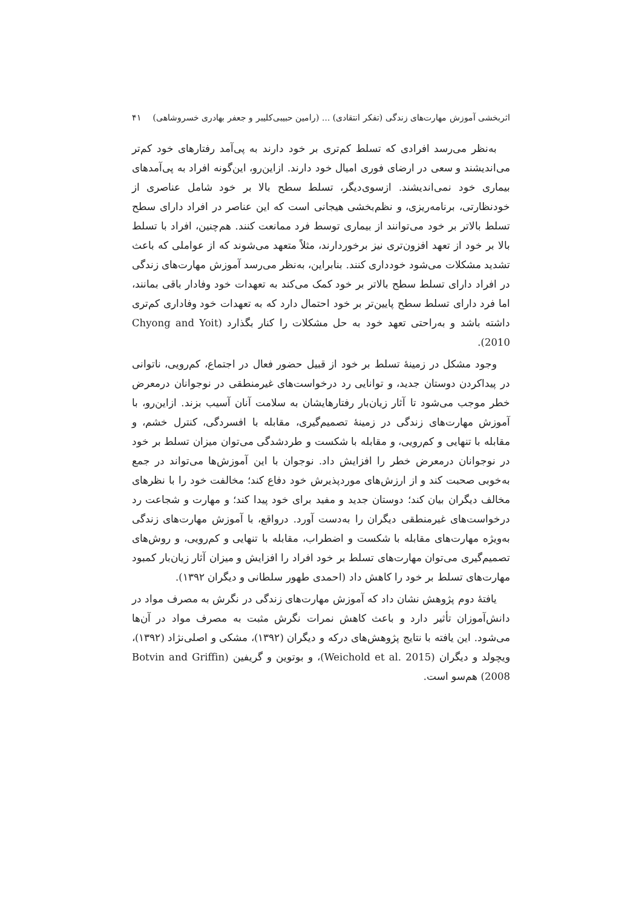اثربخشی آموزش مهارت‌های زندگی (تفکر انتقادی) ... (رامین حبیبی‌کلیبر و جعفر بهادری خسروشاهی) ۴۱
به‌نظر می‌رسد افرادی که تسلط کم‌تری بر خود دارند به پی‌آمد رفتارهای خود کم‌تر می‌اندیشند و سعی در ارضای فوری امیال خود دارند. ازاین‌رو، این‌گونه افراد به پی‌آمدهای بیماری خود نمی‌اندیشند. ازسوی‌دیگر، تسلط سطح بالا بر خود شامل عناصری از خودنظارتی، برنامه‌ریزی، و نظم‌بخشی هیجانی است که این عناصر در افراد دارای سطح تسلط بالاتر بر خود می‌توانند از بیماری توسط فرد ممانعت کنند. هم‌چنین، افراد با تسلط بالا بر خود از تعهد افزون‌تری نیز برخوردارند، مثلاً متعهد می‌شوند که از عواملی که باعث تشدید مشکلات می‌شود خودداری کنند. بنابراین، به‌نظر می‌رسد آموزش مهارت‌های زندگی در افراد دارای تسلط سطح بالاتر بر خود کمک می‌کند به تعهدات خود وفادار باقی بمانند، اما فرد دارای تسلط سطح پایین‌تر بر خود احتمال دارد که به تعهدات خود وفاداری کم‌تری داشته باشد و به‌راحتی تعهد خود به حل مشکلات را کنار بگذارد (Chyong and Yoit 2010).
وجود مشکل در زمینهٔ تسلط بر خود از قبیل حضور فعال در اجتماع، کم‌رویی، ناتوانی در پیداکردن دوستان جدید، و توانایی رد درخواست‌های غیرمنطقی در نوجوانان درمعرض خطر موجب می‌شود تا آثار زیان‌بار رفتارهایشان به سلامت آنان آسیب بزند. ازاین‌رو، با آموزش مهارت‌های زندگی در زمینهٔ تصمیم‌گیری، مقابله با افسردگی، کنترل خشم، و مقابله با تنهایی و کم‌رویی، و مقابله با شکست و طردشدگی می‌توان میزان تسلط بر خود در نوجوانان درمعرض خطر را افزایش داد. نوجوان با این آموزش‌ها می‌تواند در جمع به‌خوبی صحبت کند و از ارزش‌های موردپذیرش خود دفاع کند؛ مخالفت خود را با نظرهای مخالف دیگران بیان کند؛ دوستان جدید و مفید برای خود پیدا کند؛ و مهارت و شجاعت رد درخواست‌های غیرمنطقی دیگران را به‌دست آورد. درواقع، با آموزش مهارت‌های زندگی به‌ویژه مهارت‌های مقابله با شکست و اضطراب، مقابله با تنهایی و کم‌رویی، و روش‌های تصمیم‌گیری می‌توان مهارت‌های تسلط بر خود افراد را افزایش و میزان آثار زیان‌بار کمبود مهارت‌های تسلط بر خود را کاهش داد (احمدی طهور سلطانی و دیگران ۱۳۹۲).
یافتهٔ دوم پژوهش نشان داد که آموزش مهارت‌های زندگی در نگرش به مصرف مواد در دانش‌آموزان تأثیر دارد و باعث کاهش نمرات نگرش مثبت به مصرف مواد در آن‌ها می‌شود. این یافته با نتایج پژوهش‌های درکه و دیگران (۱۳۹۲)، مشکی و اصلی‌نژاد (۱۳۹۲)، ویچولد و دیگران (Weichold et al. 2015)، و بوتوین و گریفین (Botvin and Griffin 2008) هم‌سو است.